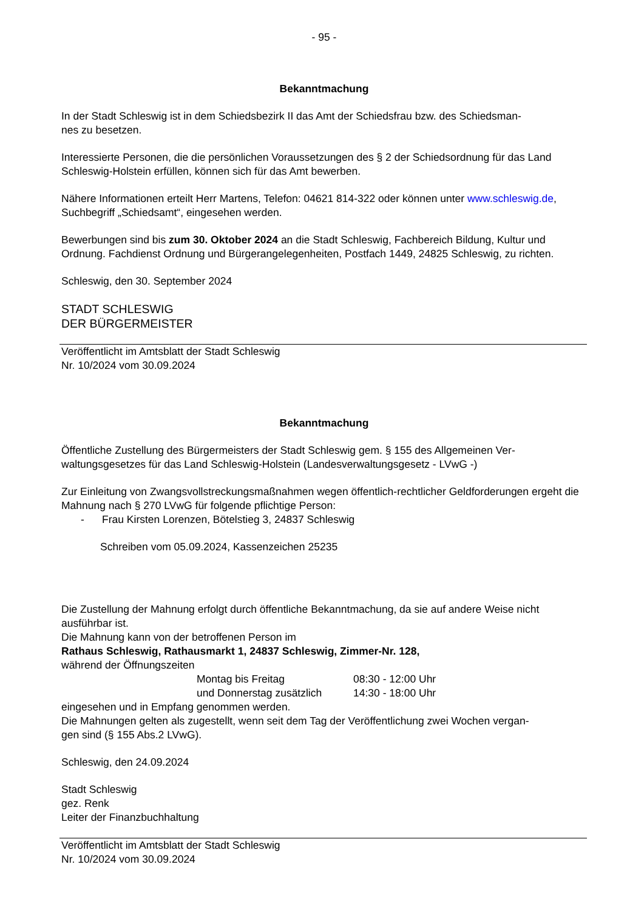- 95 -
Bekanntmachung
In der Stadt Schleswig ist in dem Schiedsbezirk II das Amt der Schiedsfrau bzw. des Schiedsman-
nes zu besetzen.
Interessierte Personen, die die persönlichen Voraussetzungen des § 2 der Schiedsordnung für das Land Schleswig-Holstein erfüllen, können sich für das Amt bewerben.
Nähere Informationen erteilt Herr Martens, Telefon: 04621 814-322 oder können unter www.schleswig.de, Suchbegriff „Schiedsamt“, eingesehen werden.
Bewerbungen sind bis zum 30. Oktober 2024 an die Stadt Schleswig, Fachbereich Bildung, Kultur und Ordnung. Fachdienst Ordnung und Bürgerangelegenheiten, Postfach 1449, 24825 Schleswig, zu richten.
Schleswig, den 30. September 2024
STADT SCHLESWIG
DER BÜRGERMEISTER
Veröffentlicht im Amtsblatt der Stadt Schleswig
Nr. 10/2024 vom 30.09.2024
Bekanntmachung
Öffentliche Zustellung des Bürgermeisters der Stadt Schleswig gem. § 155 des Allgemeinen Ver-
waltungsgesetzes für das Land Schleswig-Holstein (Landesverwaltungsgesetz - LVwG -)
Zur Einleitung von Zwangsvollstreckungsmaßnahmen wegen öffentlich-rechtlicher Geldforderungen ergeht die Mahnung nach § 270 LVwG für folgende pflichtige Person:
- Frau Kirsten Lorenzen, Bötelstieg 3, 24837 Schleswig
Schreiben vom 05.09.2024, Kassenzeichen 25235
Die Zustellung der Mahnung erfolgt durch öffentliche Bekanntmachung, da sie auf andere Weise nicht ausführbar ist.
Die Mahnung kann von der betroffenen Person im
Rathaus Schleswig, Rathausmarkt 1, 24837 Schleswig, Zimmer-Nr. 128,
während der Öffnungszeiten
| Montag bis Freitag | 08:30 - 12:00 Uhr |
| und Donnerstag zusätzlich | 14:30 - 18:00 Uhr |
eingesehen und in Empfang genommen werden.
Die Mahnungen gelten als zugestellt, wenn seit dem Tag der Veröffentlichung zwei Wochen vergan-
gen sind (§ 155 Abs.2 LVwG).
Schleswig, den 24.09.2024
Stadt Schleswig
gez. Renk
Leiter der Finanzbuchhaltung
Veröffentlicht im Amtsblatt der Stadt Schleswig
Nr. 10/2024 vom 30.09.2024